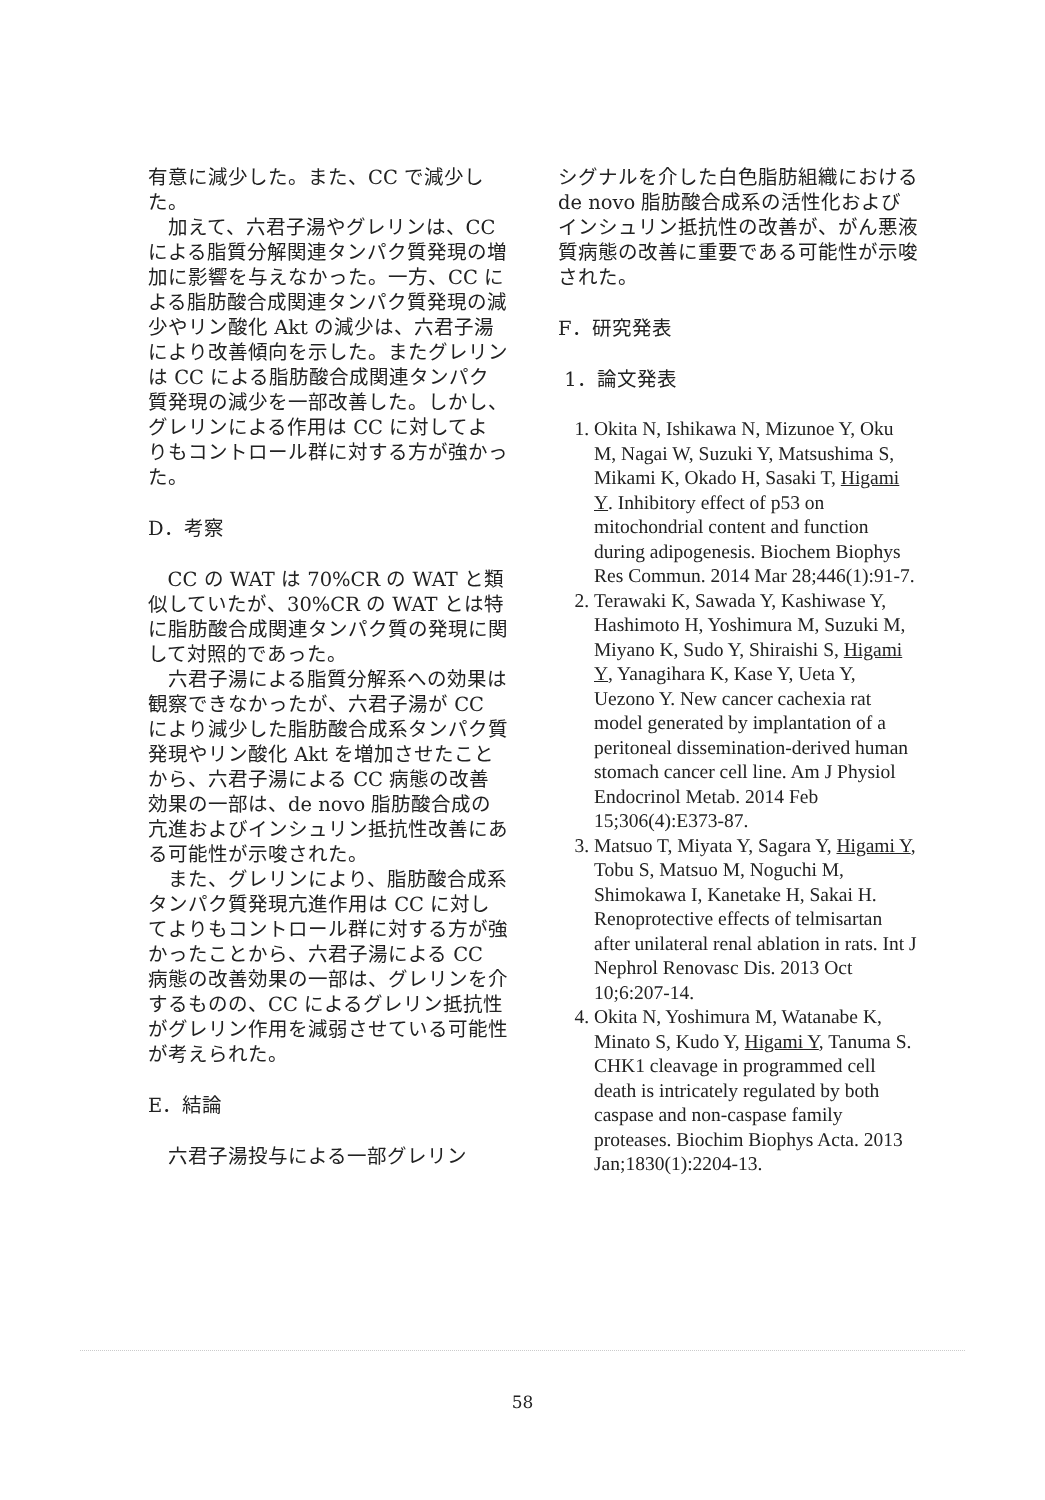有意に減少した。また、CC で減少した。
加えて、六君子湯やグレリンは、CC による脂質分解関連タンパク質発現の増加に影響を与えなかった。一方、CC による脂肪酸合成関連タンパク質発現の減少やリン酸化 Akt の減少は、六君子湯により改善傾向を示した。またグレリンは CC による脂肪酸合成関連タンパク質発現の減少を一部改善した。しかし、グレリンによる作用は CC に対してよりもコントロール群に対する方が強かった。
D．考察
CC の WAT は 70%CR の WAT と類似していたが、30%CR の WAT とは特に脂肪酸合成関連タンパク質の発現に関して対照的であった。
六君子湯による脂質分解系への効果は観察できなかったが、六君子湯が CC により減少した脂肪酸合成系タンパク質発現やリン酸化 Akt を増加させたことから、六君子湯による CC 病態の改善効果の一部は、de novo 脂肪酸合成の亢進およびインシュリン抵抗性改善にある可能性が示唆された。
また、グレリンにより、脂肪酸合成系タンパク質発現亢進作用は CC に対してよりもコントロール群に対する方が強かったことから、六君子湯による CC 病態の改善効果の一部は、グレリンを介するものの、CC によるグレリン抵抗性がグレリン作用を減弱させている可能性が考えられた。
E．結論
六君子湯投与による一部グレリン
シグナルを介した白色脂肪組織における de novo 脂肪酸合成系の活性化およびインシュリン抵抗性の改善が、がん悪液質病態の改善に重要である可能性が示唆された。
F．研究発表
1．論文発表
1. Okita N, Ishikawa N, Mizunoe Y, Oku M, Nagai W, Suzuki Y, Matsushima S, Mikami K, Okado H, Sasaki T, Higami Y. Inhibitory effect of p53 on mitochondrial content and function during adipogenesis. Biochem Biophys Res Commun. 2014 Mar 28;446(1):91-7.
2. Terawaki K, Sawada Y, Kashiwase Y, Hashimoto H, Yoshimura M, Suzuki M, Miyano K, Sudo Y, Shiraishi S, Higami Y, Yanagihara K, Kase Y, Ueta Y, Uezono Y. New cancer cachexia rat model generated by implantation of a peritoneal dissemination-derived human stomach cancer cell line. Am J Physiol Endocrinol Metab. 2014 Feb 15;306(4):E373-87.
3. Matsuo T, Miyata Y, Sagara Y, Higami Y, Tobu S, Matsuo M, Noguchi M, Shimokawa I, Kanetake H, Sakai H. Renoprotective effects of telmisartan after unilateral renal ablation in rats. Int J Nephrol Renovasc Dis. 2013 Oct 10;6:207-14.
4. Okita N, Yoshimura M, Watanabe K, Minato S, Kudo Y, Higami Y, Tanuma S. CHK1 cleavage in programmed cell death is intricately regulated by both caspase and non-caspase family proteases. Biochim Biophys Acta. 2013 Jan;1830(1):2204-13.
58